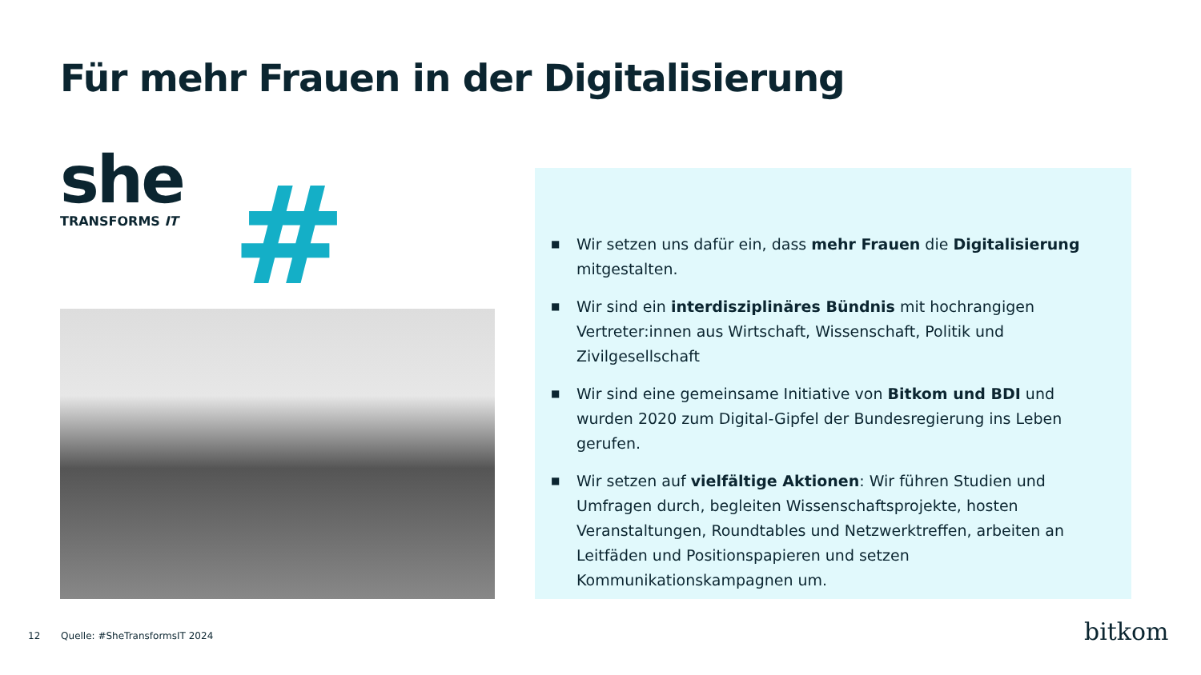Für mehr Frauen in der Digitalisierung
she
TRANSFORMS IT
#
■ Wir setzen uns dafür ein, dass mehr Frauen die Digitalisierung mitgestalten.
■ Wir sind ein interdisziplinäres Bündnis mit hochrangigen Vertreter:innen aus Wirtschaft, Wissenschaft, Politik und Zivilgesellschaft
■ Wir sind eine gemeinsame Initiative von Bitkom und BDI und wurden 2020 zum Digital-Gipfel der Bundesregierung ins Leben gerufen.
■ Wir setzen auf vielfältige Aktionen: Wir führen Studien und Umfragen durch, begleiten Wissenschaftsprojekte, hosten Veranstaltungen, Roundtables und Netzwerktreffen, arbeiten an Leitfäden und Positionspapieren und setzen Kommunikationskampagnen um.
12 Quelle: #SheTransformsIT 2024
bitkom